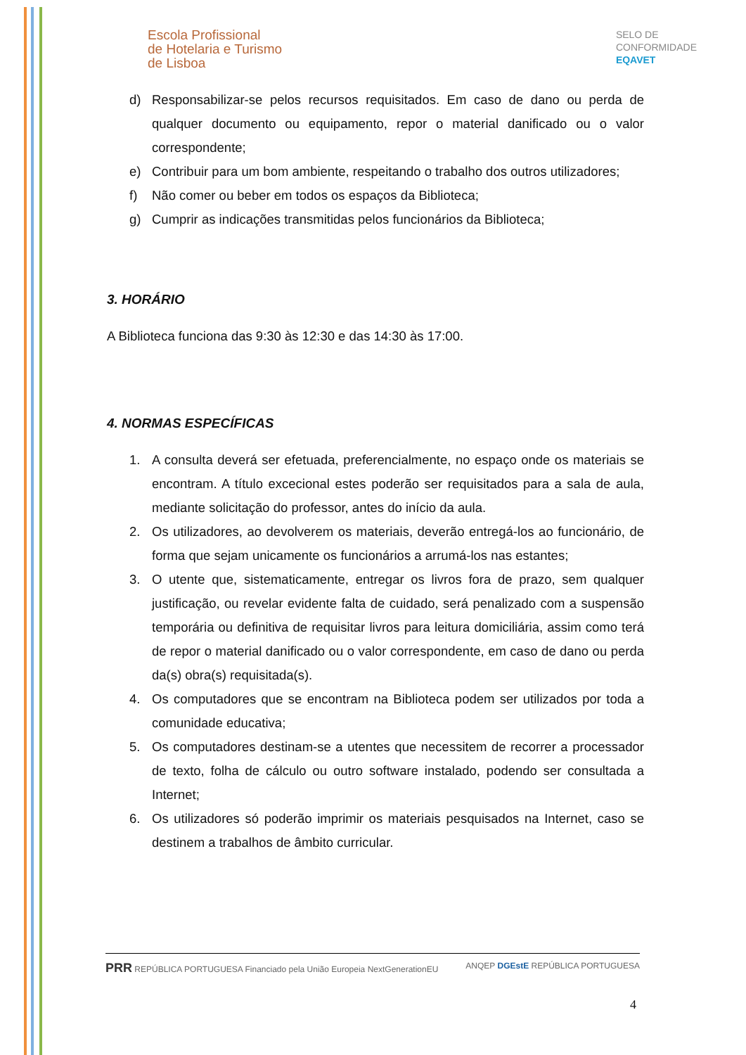Escola Profissional
de Hotelaria e Turismo
de Lisboa
SELO DE
CONFORMIDADE
EQAVET
d) Responsabilizar-se pelos recursos requisitados. Em caso de dano ou perda de qualquer documento ou equipamento, repor o material danificado ou o valor correspondente;
e) Contribuir para um bom ambiente, respeitando o trabalho dos outros utilizadores;
f) Não comer ou beber em todos os espaços da Biblioteca;
g) Cumprir as indicações transmitidas pelos funcionários da Biblioteca;
3. HORÁRIO
A Biblioteca funciona das 9:30 às 12:30 e das 14:30 às 17:00.
4. NORMAS ESPECÍFICAS
1. A consulta deverá ser efetuada, preferencialmente, no espaço onde os materiais se encontram. A título excecional estes poderão ser requisitados para a sala de aula, mediante solicitação do professor, antes do início da aula.
2. Os utilizadores, ao devolverem os materiais, deverão entregá-los ao funcionário, de forma que sejam unicamente os funcionários a arrumá-los nas estantes;
3. O utente que, sistematicamente, entregar os livros fora de prazo, sem qualquer justificação, ou revelar evidente falta de cuidado, será penalizado com a suspensão temporária ou definitiva de requisitar livros para leitura domiciliária, assim como terá de repor o material danificado ou o valor correspondente, em caso de dano ou perda da(s) obra(s) requisitada(s).
4. Os computadores que se encontram na Biblioteca podem ser utilizados por toda a comunidade educativa;
5. Os computadores destinam-se a utentes que necessitem de recorrer a processador de texto, folha de cálculo ou outro software instalado, podendo ser consultada a Internet;
6. Os utilizadores só poderão imprimir os materiais pesquisados na Internet, caso se destinem a trabalhos de âmbito curricular.
PRR REPÚBLICA PORTUGUESA Financiado pela União Europeia NextGenerationEU ANQEP DGEstE REPÚBLICA PORTUGUESA
4